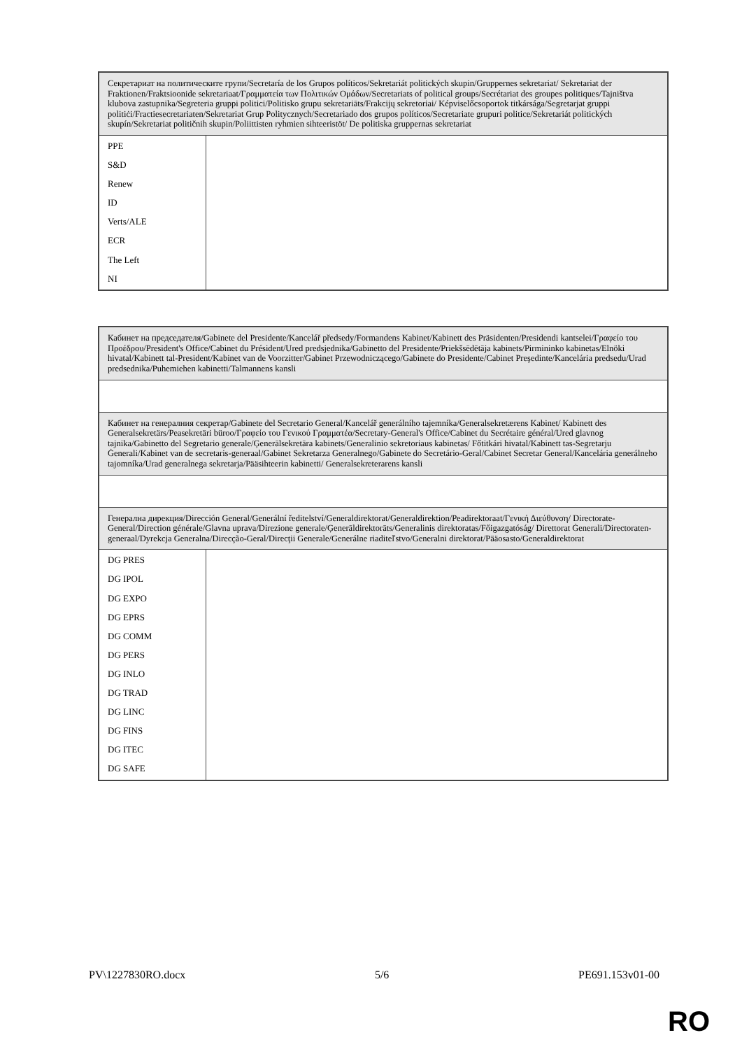| Секретариат на политическите групи/Secretaría de los Grupos políticos/Sekretariát politických skupin/Gruppernes sekretariat/ Sekretariat der Fraktionen/Fraktsioonide sekretariaat/Γραμματεία των Πολιτικών Ομάδων/Secretariats of political groups/Secrétariat des groupes politiques/Tajništva klubova zastupnika/Segreteria gruppi politici/Politisko grupu sekretariāts/Frakcijų sekretoriai/ Képviselőcsoportok titkársága/Segretarjat gruppi politiċi/Fractiesecretariaten/Sekretariat Grup Politycznych/Secretariado dos grupos políticos/Secretariate grupuri politice/Sekretariát politických skupín/Sekretariat političnih skupin/Poliittisten ryhmien sihteeristöt/ De politiska gruppernas sekretariat | |
| PPE S&D Renew ID Verts/ALE ECR The Left NI | |
| Кабинет на председателя/Gabinete del Presidente/Kancelář předsedy/Formandens Kabinet/Kabinett des Präsidenten/Presidendi kantselei/Γραφείο του Προέδρου/President's Office/Cabinet du Président/Ured predsjednika/Gabinetto del Presidente/Priekšsēdētāja kabinets/Pirmininko kabinetas/Elnöki hivatal/Kabinett tal-President/Kabinet van de Voorzitter/Gabinet Przewodniczącego/Gabinete do Presidente/Cabinet Preşedinte/Kancelária predsedu/Urad predsednika/Puhemiehen kabinetti/Talmannens kansli | |
| Кабинет на генералния секретар/Gabinete del Secretario General/Kancelář generálního tajemníka/Generalsekretærens Kabinet/ Kabinett des Generalsekretärs/Peasekretäri büroo/Γραφείο του Γενικού Γραμματέα/Secretary-General's Office/Cabinet du Secrétaire général/Ured glavnog tajnika/Gabinetto del Segretario generale/Ģenerālsekretāra kabinets/Generalinio sekretoriaus kabinetas/ Főtitkári hivatal/Kabinett tas-Segretarju Ġenerali/Kabinet van de secretaris-generaal/Gabinet Sekretarza Generalnego/Gabinete do Secretário-Geral/Cabinet Secretar General/Kancelária generálneho tajomníka/Urad generalnega sekretarja/Pääsihteerin kabinetti/ Generalsekreterarens kansli | |
| Генерална дирекция/Dirección General/Generální ředitelství/Generaldirektorat/Generaldirektion/Peadirektoraat/Γενική Διεύθυνση/ Directorate-General/Direction générale/Glavna uprava/Direzione generale/Ģenerāldirektorāts/Generalinis direktoratas/Főigazgatóság/ Direttorat Ġenerali/Directoraten-generaal/Dyrekcja Generalna/Direcção-Geral/Direcţii Generale/Generálne riaditeľstvo/Generalni direktorat/Pääosasto/Generaldirektorat | |
| DG PRES DG IPOL DG EXPO DG EPRS DG COMM DG PERS DG INLO DG TRAD DG LINC DG FINS DG ITEC DG SAFE | |
PV\1227830RO.docx 5/6 PE691.153v01-00
RO